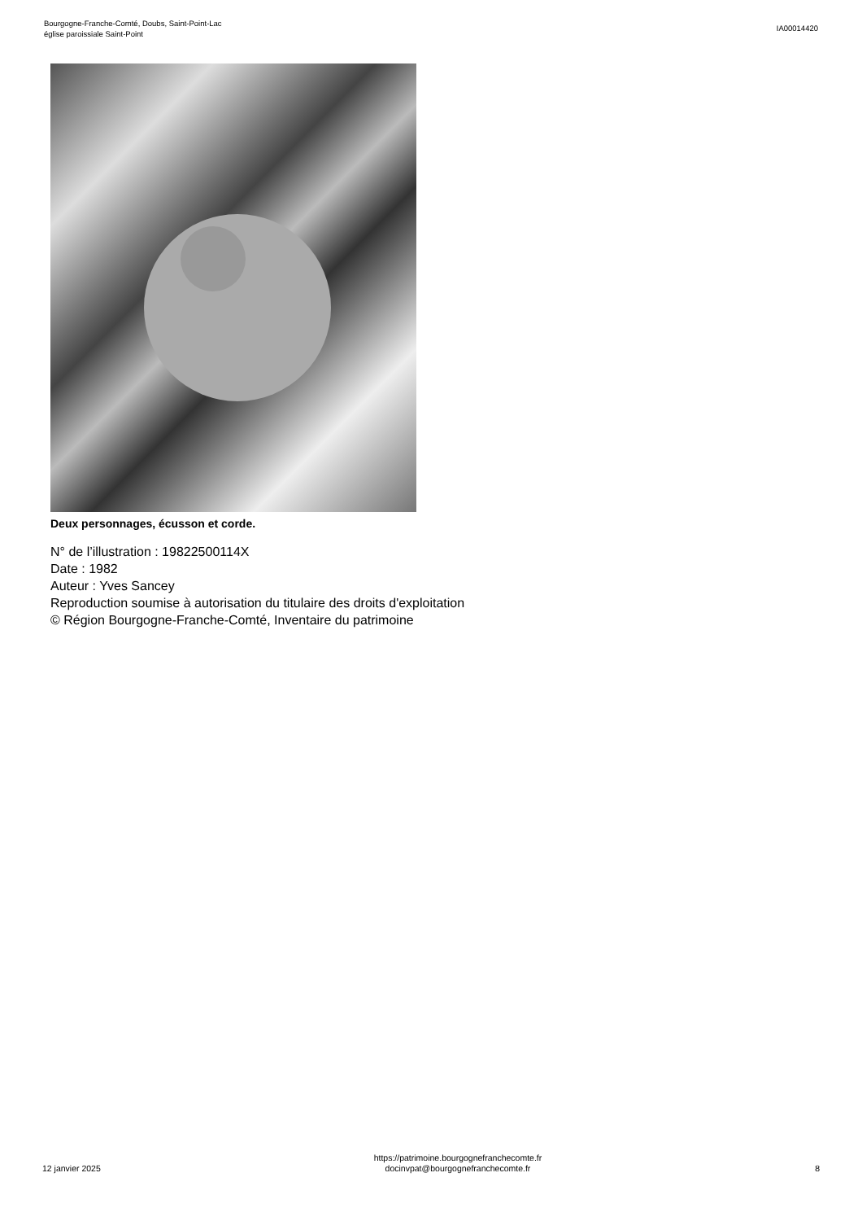Bourgogne-Franche-Comté, Doubs, Saint-Point-Lac
église paroissiale Saint-Point
IA00014420
Deux personnages, écusson et corde.
N° de l’illustration : 19822500114X
Date : 1982
Auteur : Yves Sancey
Reproduction soumise à autorisation du titulaire des droits d'exploitation
© Région Bourgogne-Franche-Comté, Inventaire du patrimoine
12 janvier 2025
https://patrimoine.bourgognefranchecomte.fr
docinvpat@bourgognefranchecomte.fr
8